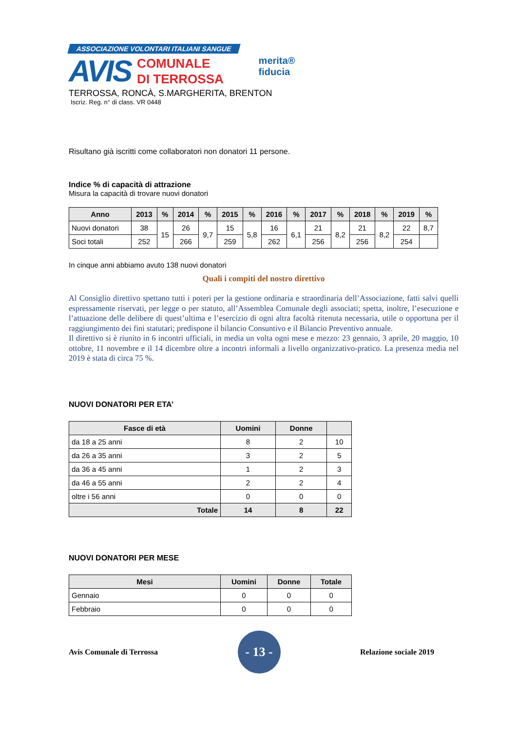ASSOCIAZIONE VOLONTARI ITALIANI SANGUE
AVIS COMUNALE
DI TERROSSA
merita®
fiducia
TERROSSA, RONCÀ, S.MARGHERITA, BRENTON
Iscriz. Reg. n° di class. VR 0448
Risultano già iscritti come collaboratori non donatori 11 persone.
Indice % di capacità di attrazione
Misura la capacità di trovare nuovi donatori
| Anno | 2013 | % | 2014 | % | 2015 | % | 2016 | % | 2017 | % | 2018 | % | 2019 | % |
| --- | --- | --- | --- | --- | --- | --- | --- | --- | --- | --- | --- | --- | --- | --- |
| Nuovi donatori | 38 | 15 | 26 | 9,7 | 15 | 5,8 | 16 | 6,1 | 21 | 8,2 | 21 | 8,2 | 22 | 8,7 |
| Soci totali | 252 | | 266 | | 259 | | 262 | | 256 | | 256 | | 254 | |
In cinque anni abbiamo avuto 138 nuovi donatori
Quali i compiti del nostro direttivo
Al Consiglio direttivo spettano tutti i poteri per la gestione ordinaria e straordinaria dell’Associazione, fatti salvi quelli espressamente riservati, per legge o per statuto, all’Assemblea Comunale degli associati; spetta, inoltre, l’esecuzione e l’attuazione delle delibere di quest’ultima e l’esercizio di ogni altra facoltà ritenuta necessaria, utile o opportuna per il raggiungimento dei fini statutari; predispone il bilancio Consuntivo e il Bilancio Preventivo annuale.
Il direttivo si è riunito in 6 incontri ufficiali, in media un volta ogni mese e mezzo: 23 gennaio, 3 aprile, 20 maggio, 10 ottobre, 11 novembre e il 14 dicembre oltre a incontri informali a livello organizzativo-pratico. La presenza media nel 2019 è stata di circa 75 %.
NUOVI DONATORI PER ETA’
| Fasce di età | Uomini | Donne | |
| --- | --- | --- | --- |
| da 18 a 25 anni | 8 | 2 | 10 |
| da 26 a 35 anni | 3 | 2 | 5 |
| da 36 a 45 anni | 1 | 2 | 3 |
| da 46 a 55 anni | 2 | 2 | 4 |
| oltre i 56 anni | 0 | 0 | 0 |
| Totale | 14 | 8 | 22 |
NUOVI DONATORI PER MESE
| Mesi | Uomini | Donne | Totale |
| --- | --- | --- | --- |
| Gennaio | 0 | 0 | 0 |
| Febbraio | 0 | 0 | 0 |
Avis Comunale di Terrossa
- 13 -
Relazione sociale 2019